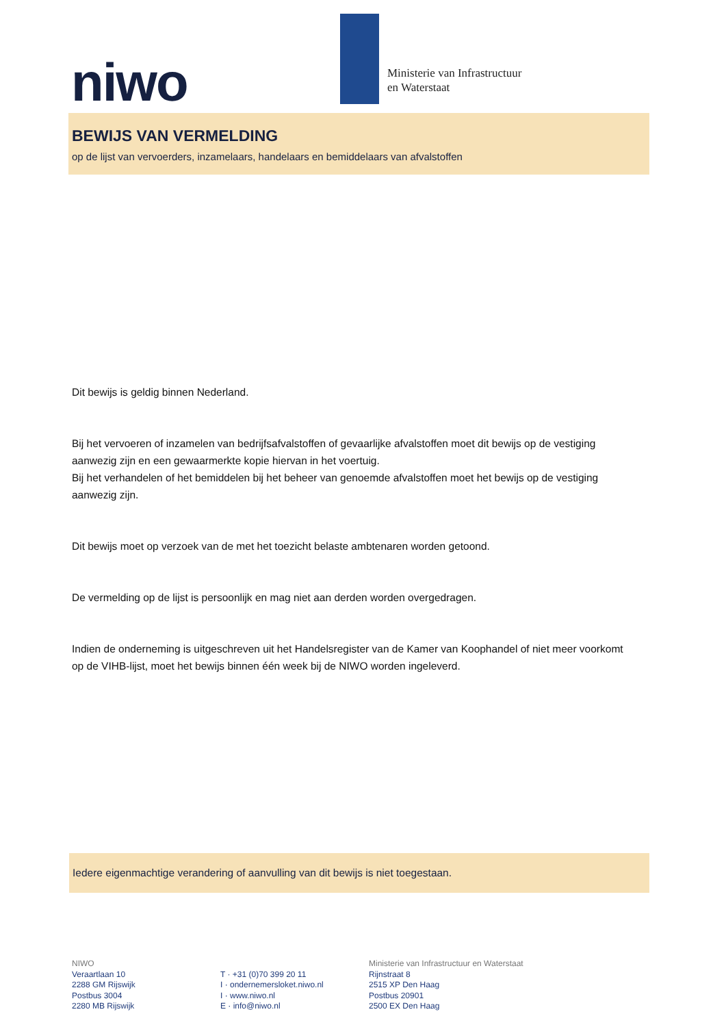niwo
Ministerie van Infrastructuur
en Waterstaat
BEWIJS VAN VERMELDING
op de lijst van vervoerders, inzamelaars, handelaars en bemiddelaars van afvalstoffen
Dit bewijs is geldig binnen Nederland.
Bij het vervoeren of inzamelen van bedrijfsafvalstoffen of gevaarlijke afvalstoffen moet dit bewijs op de vestiging aanwezig zijn en een gewaarmerkte kopie hiervan in het voertuig.
Bij het verhandelen of het bemiddelen bij het beheer van genoemde afvalstoffen moet het bewijs op de vestiging aanwezig zijn.
Dit bewijs moet op verzoek van de met het toezicht belaste ambtenaren worden getoond.
De vermelding op de lijst is persoonlijk en mag niet aan derden worden overgedragen.
Indien de onderneming is uitgeschreven uit het Handelsregister van de Kamer van Koophandel of niet meer voorkomt op de VIHB-lijst, moet het bewijs binnen één week bij de NIWO worden ingeleverd.
Iedere eigenmachtige verandering of aanvulling van dit bewijs is niet toegestaan.
NIWO
Veraartlaan 10
2288 GM Rijswijk
Postbus 3004
2280 MB Rijswijk
T · +31 (0)70 399 20 11
I · ondernemersloket.niwo.nl
I · www.niwo.nl
E · info@niwo.nl
Ministerie van Infrastructuur en Waterstaat
Rijnstraat 8
2515 XP Den Haag
Postbus 20901
2500 EX Den Haag